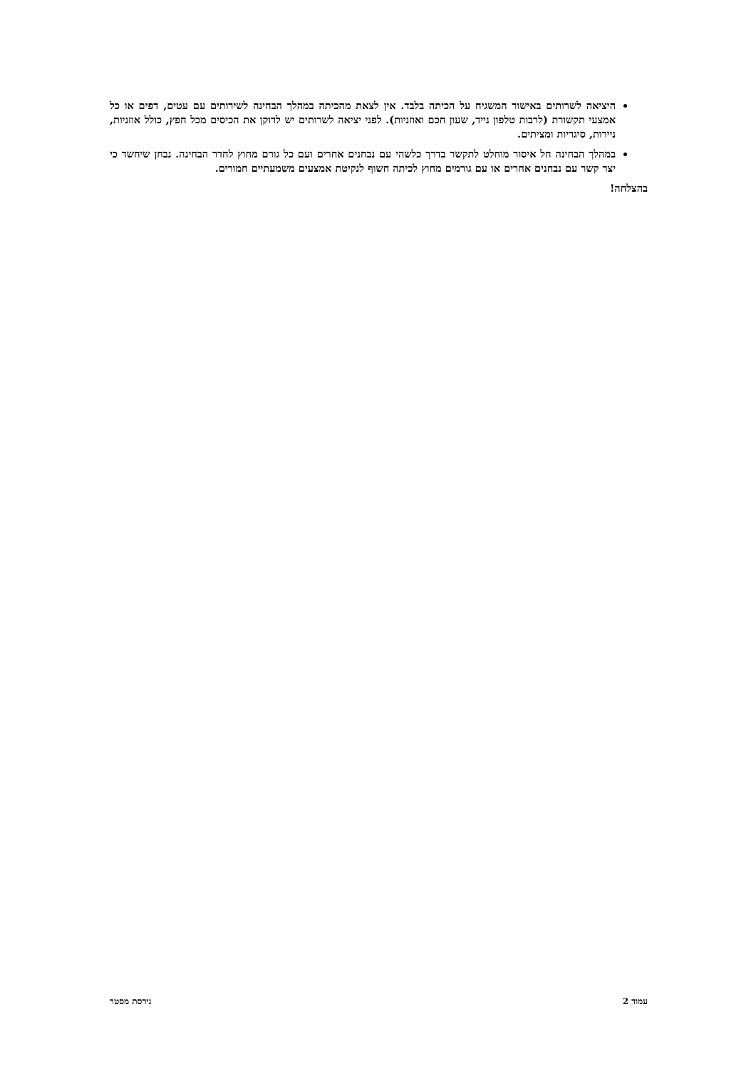היציאה לשרותים באישור המשגיח על הכיתה בלבד. אין לצאת מהכיתה במהלך הבחינה לשירותים עם עטים, דפים או כל אמצעי תקשורת (לרבות טלפון נייד, שעון חכם ואוזניות). לפני יציאה לשרותים יש לרוקן את הכיסים מכל חפץ, כולל אוזניות, ניירות, סיגריות ומציתים.
במהלך הבחינה חל איסור מוחלט לתקשר בדרך כלשהי עם נבחנים אחרים ועם כל גורם מחוץ לחדר הבחינה. נבחן שיחשד כי יצר קשר עם נבחנים אחרים או עם גורמים מחוץ לכיתה חשוף לנקיטת אמצעים משמעתיים חמורים.
בהצלחה!
עמוד 2 גירסת מסטר